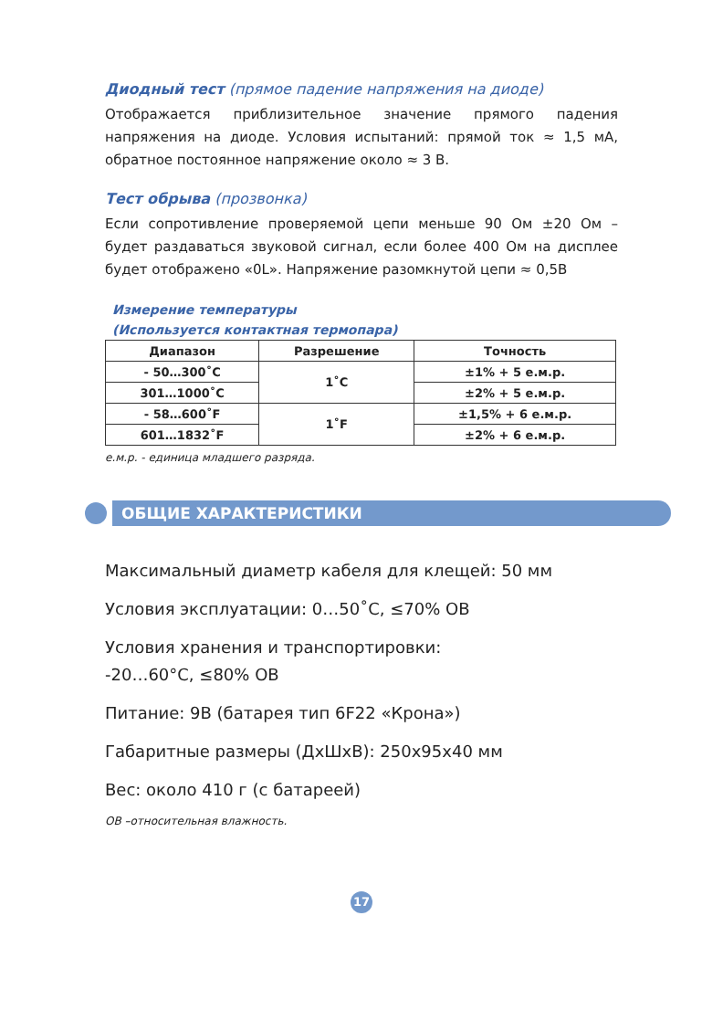Диодный тест (прямое падение напряжения на диоде)
Отображается приблизительное значение прямого падения напряжения на диоде. Условия испытаний: прямой ток ≈ 1,5 мА, обратное постоянное напряжение около ≈ 3 В.
Тест обрыва (прозвонка)
Если сопротивление проверяемой цепи меньше 90 Ом ±20 Ом – будет раздаваться звуковой сигнал, если более 400 Ом на дисплее будет отображено «0L». Напряжение разомкнутой цепи ≈ 0,5В
Измерение температуры
(Используется контактная термопара)
| Диапазон | Разрешение | Точность |
| --- | --- | --- |
| - 50…300˚C | 1˚C | ±1% + 5 е.м.р. |
| 301…1000˚C | | ±2% + 5 е.м.р. |
| - 58…600˚F | 1˚F | ±1,5% + 6 е.м.р. |
| 601…1832˚F | | ±2% + 6 е.м.р. |
е.м.р. - единица младшего разряда.
ОБЩИЕ ХАРАКТЕРИСТИКИ
Максимальный диаметр кабеля для клещей: 50 мм
Условия эксплуатации: 0…50˚C, ≤70% ОВ
Условия хранения и транспортировки:
-20…60°C, ≤80% ОВ
Питание: 9В (батарея тип 6F22 «Крона»)
Габаритные размеры (ДхШхВ): 250х95х40 мм
Вес: около 410 г (с батареей)
ОВ –относительная влажность.
17